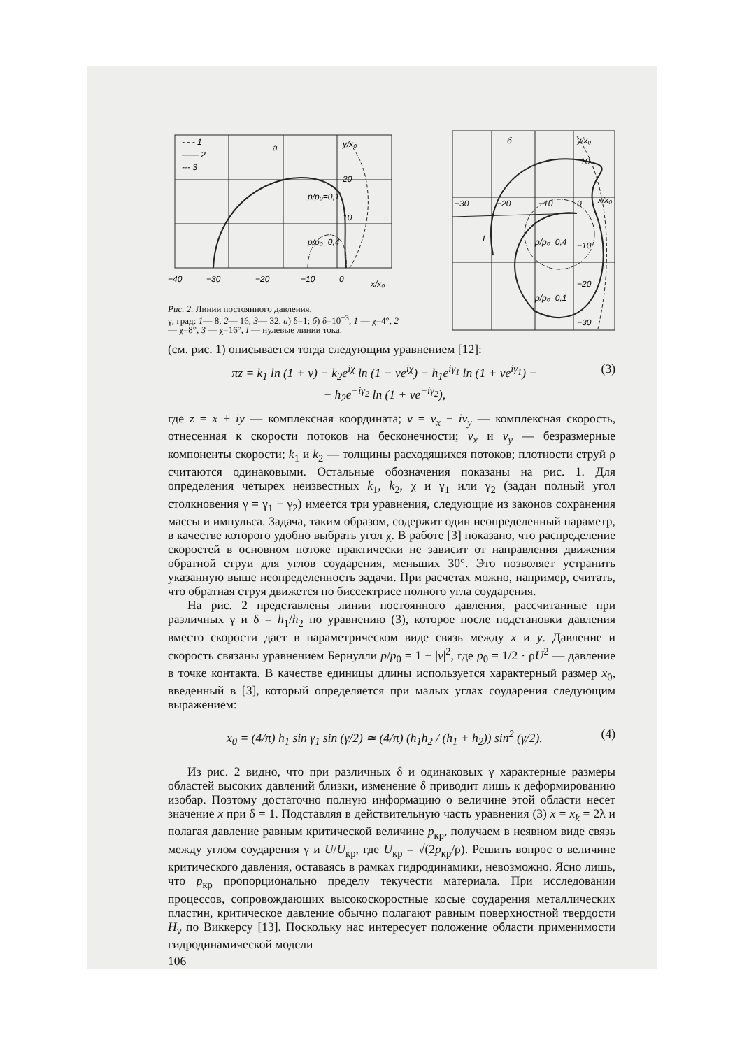- - - 1
—— 2
-·- 3
a
y/x₀
20
p/p₀=0,1
10
p/p₀=0,4
−40
−30
−20
−10
0
x/x₀
Рис. 2. Линии постоянного давления.
γ, град: 1— 8, 2— 16, 3— 32. а) δ=1; б) δ=10<sup>−3</sup>, 1 — χ=4°, 2 — χ=8°, 3 — χ=16°, I — нулевые линии тока.
б
y/x₀
10
x/x₀
−30
−20
−10
0
I
p/p₀=0,4
−10
−20
p/p₀=0,1
−30
(см. рис. 1) описывается тогда следующим уравнением [12]:
πz = k<sub>1</sub> ln (1 + v) − k<sub>2</sub>e<sup>iχ</sup> ln (1 − ve<sup>iχ</sup>) − h<sub>1</sub>e<sup>iγ<sub>1</sub></sup> ln (1 + ve<sup>iγ<sub>1</sub></sup>) −
− h<sub>2</sub>e<sup>−iγ<sub>2</sub></sup> ln (1 + ve<sup>−iγ<sub>2</sub></sup>),
(3)
где z = x + iy — комплексная координата; v = v<sub>x</sub> − iv<sub>y</sub> — комплексная скорость, отнесенная к скорости потоков на бесконечности; v<sub>x</sub> и v<sub>y</sub> — безразмерные компоненты скорости; k<sub>1</sub> и k<sub>2</sub> — толщины расходящихся потоков; плотности струй ρ считаются одинаковыми. Остальные обозначения показаны на рис. 1. Для определения четырех неизвестных k<sub>1</sub>, k<sub>2</sub>, χ и γ<sub>1</sub> или γ<sub>2</sub> (задан полный угол столкновения γ = γ<sub>1</sub> + γ<sub>2</sub>) имеется три уравнения, следующие из законов сохранения массы и импульса. Задача, таким образом, содержит один неопределенный параметр, в качестве которого удобно выбрать угол χ. В работе [3] показано, что распределение скоростей в основном потоке практически не зависит от направления движения обратной струи для углов соударения, меньших 30°. Это позволяет устранить указанную выше неопределенность задачи. При расчетах можно, например, считать, что обратная струя движется по биссектрисе полного угла соударения.
На рис. 2 представлены линии постоянного давления, рассчитанные при различных γ и δ = h<sub>1</sub>/h<sub>2</sub> по уравнению (3), которое после подстановки давления вместо скорости дает в параметрическом виде связь между x и y. Давление и скорость связаны уравнением Бернулли p/p<sub>0</sub> = 1 − |v|<sup>2</sup>, где p<sub>0</sub> = 1/2 · ρU<sup>2</sup> — давление в точке контакта. В качестве единицы длины используется характерный размер x<sub>0</sub>, введенный в [3], который определяется при малых углах соударения следующим выражением:
x<sub>0</sub> = (4/π) h<sub>1</sub> sin γ<sub>1</sub> sin (γ/2) ≃ (4/π) (h<sub>1</sub>h<sub>2</sub> / (h<sub>1</sub> + h<sub>2</sub>)) sin<sup>2</sup> (γ/2).
(4)
Из рис. 2 видно, что при различных δ и одинаковых γ характерные размеры областей высоких давлений близки, изменение δ приводит лишь к деформированию изобар. Поэтому достаточно полную информацию о величине этой области несет значение x при δ = 1. Подставляя в действительную часть уравнения (3) x = x<sub>k</sub> = 2λ и полагая давление равным критической величине p<sub>кр</sub>, получаем в неявном виде связь между углом соударения γ и U/U<sub>кр</sub>, где U<sub>кр</sub> = √(2p<sub>кр</sub>/ρ). Решить вопрос о величине критического давления, оставаясь в рамках гидродинамики, невозможно. Ясно лишь, что p<sub>кр</sub> пропорционально пределу текучести материала. При исследовании процессов, сопровождающих высокоскоростные косые соударения металлических пластин, критическое давление обычно полагают равным поверхностной твердости H<sub>v</sub> по Виккерсу [13]. Поскольку нас интересует положение области применимости гидродинамической модели
106